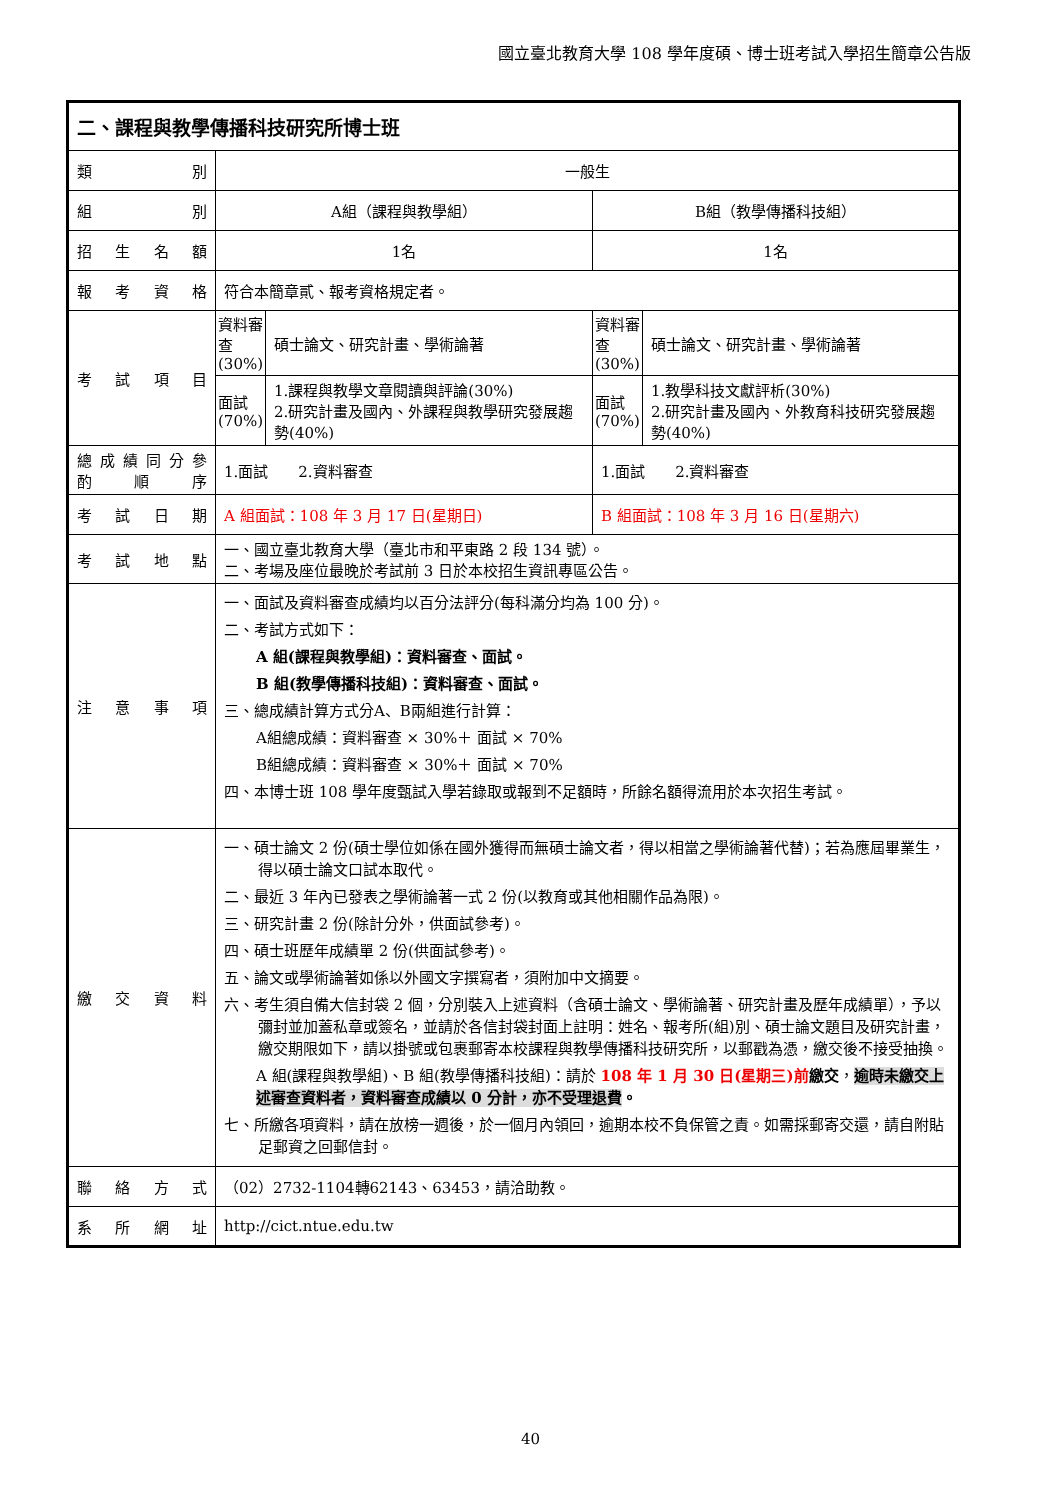國立臺北教育大學 108 學年度碩、博士班考試入學招生簡章公告版
| 二、課程與教學傳播科技研究所博士班 | | | | |
| 類 別 | 一般生 | | | |
| 組 別 | A組（課程與教學組） | | B組（教學傳播科技組） | |
| 招 生 名 額 | 1名 | | 1名 | |
| 報 考 資 格 | 符合本簡章貳、報考資格規定者。 | | | |
| 考 試 項 目 | 資料審查(30%) | 碩士論文、研究計畫、學術論著 | 資料審查(30%) | 碩士論文、研究計畫、學術論著 |
| | 面試(70%) | 1.課程與教學文章閱讀與評論(30%) 2.研究計畫及國內、外課程與教學研究發展趨勢(40%) | 面試(70%) | 1.教學科技文獻評析(30%) 2.研究計畫及國內、外教育科技研究發展趨勢(40%) |
| 總 成 績 同 分 參 酌 順 序 | 1.面試 2.資料審查 | | 1.面試 2.資料審查 | |
| 考 試 日 期 | A 組面試：108 年 3 月 17 日(星期日) | | B 組面試：108 年 3 月 16 日(星期六) | |
| 考 試 地 點 | 一、國立臺北教育大學（臺北市和平東路 2 段 134 號）。 二、考場及座位最晚於考試前 3 日於本校招生資訊專區公告。 | | | |
| 注 意 事 項 | 一、面試及資料審查成績均以百分法評分(每科滿分均為 100 分)。 二、考試方式如下： A 組(課程與教學組)：資料審查、面試。 B 組(教學傳播科技組)：資料審查、面試。 三、總成績計算方式分A、B兩組進行計算： A組總成績：資料審查 × 30%＋ 面試 × 70% B組總成績：資料審查 × 30%＋ 面試 × 70% 四、本博士班 108 學年度甄試入學若錄取或報到不足額時，所餘名額得流用於本次招生考試。 | | | |
| 繳 交 資 料 | 一、碩士論文 2 份(碩士學位如係在國外獲得而無碩士論文者，得以相當之學術論著代替)；若為應屆畢業生，得以碩士論文口試本取代。 二、最近 3 年內已發表之學術論著一式 2 份(以教育或其他相關作品為限)。 三、研究計畫 2 份(除計分外，供面試參考)。 四、碩士班歷年成績單 2 份(供面試參考)。 五、論文或學術論著如係以外國文字撰寫者，須附加中文摘要。 六、考生須自備大信封袋 2 個，分別裝入上述資料（含碩士論文、學術論著、研究計畫及歷年成績單），予以彌封並加蓋私章或簽名，並請於各信封袋封面上註明：姓名、報考所(組)別、碩士論文題目及研究計畫，繳交期限如下，請以掛號或包裹郵寄本校課程與教學傳播科技研究所，以郵戳為憑，繳交後不接受抽換。 A 組(課程與教學組)、B 組(教學傳播科技組)：請於 108 年 1 月 30 日(星期三)前 繳交 ， 逾時未繳交上述審查資料者，資料審查成績以 0 分計，亦不受理退費 。 七、所繳各項資料，請在放榜一週後，於一個月內領回，逾期本校不負保管之責。如需採郵寄交還，請自附貼足郵資之回郵信封。 | | | |
| 聯 絡 方 式 | （02）2732-1104轉62143、63453，請洽助教。 | | | |
| 系 所 網 址 | http://cict.ntue.edu.tw | | | |
40